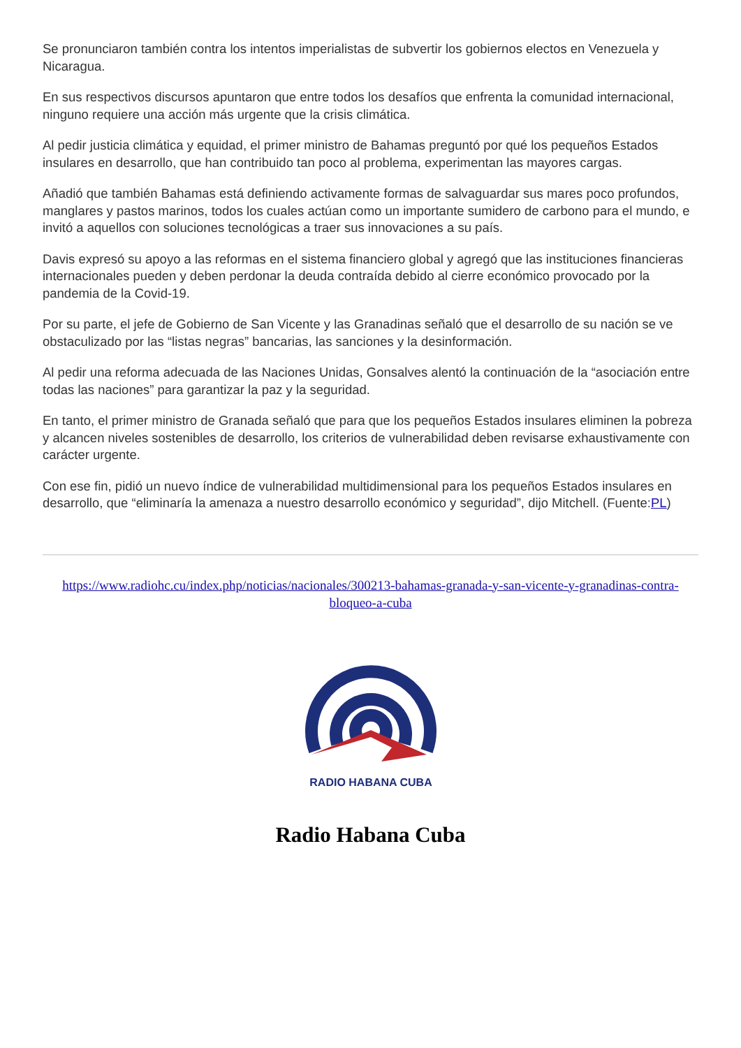Se pronunciaron también contra los intentos imperialistas de subvertir los gobiernos electos en Venezuela y Nicaragua.
En sus respectivos discursos apuntaron que entre todos los desafíos que enfrenta la comunidad internacional, ninguno requiere una acción más urgente que la crisis climática.
Al pedir justicia climática y equidad, el primer ministro de Bahamas preguntó por qué los pequeños Estados insulares en desarrollo, que han contribuido tan poco al problema, experimentan las mayores cargas.
Añadió que también Bahamas está definiendo activamente formas de salvaguardar sus mares poco profundos, manglares y pastos marinos, todos los cuales actúan como un importante sumidero de carbono para el mundo, e invitó a aquellos con soluciones tecnológicas a traer sus innovaciones a su país.
Davis expresó su apoyo a las reformas en el sistema financiero global y agregó que las instituciones financieras internacionales pueden y deben perdonar la deuda contraída debido al cierre económico provocado por la pandemia de la Covid-19.
Por su parte, el jefe de Gobierno de San Vicente y las Granadinas señaló que el desarrollo de su nación se ve obstaculizado por las “listas negras” bancarias, las sanciones y la desinformación.
Al pedir una reforma adecuada de las Naciones Unidas, Gonsalves alentó la continuación de la “asociación entre todas las naciones” para garantizar la paz y la seguridad.
En tanto, el primer ministro de Granada señaló que para que los pequeños Estados insulares eliminen la pobreza y alcancen niveles sostenibles de desarrollo, los criterios de vulnerabilidad deben revisarse exhaustivamente con carácter urgente.
Con ese fin, pidió un nuevo índice de vulnerabilidad multidimensional para los pequeños Estados insulares en desarrollo, que “eliminaría la amenaza a nuestro desarrollo económico y seguridad”, dijo Mitchell. (Fuente:PL)
https://www.radiohc.cu/index.php/noticias/nacionales/300213-bahamas-granada-y-san-vicente-y-granadinas-contra-bloqueo-a-cuba
RADIO HABANA CUBA
Radio Habana Cuba